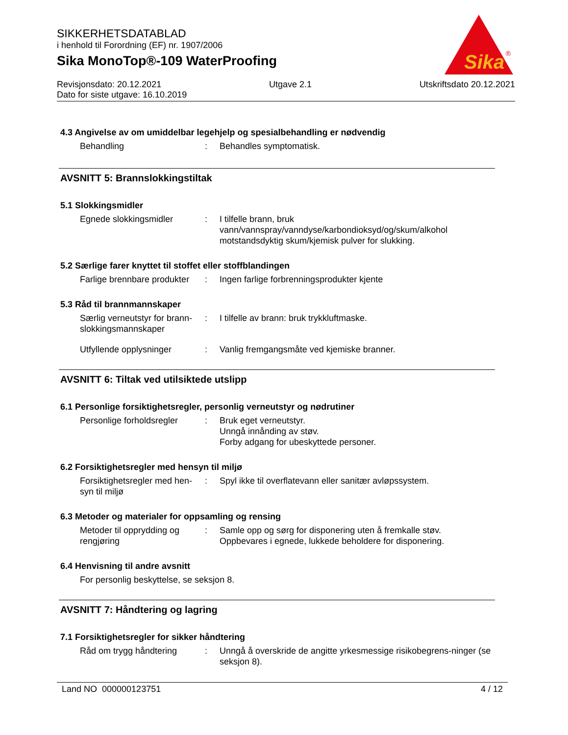SIKKERHETSDATABLAD
i henhold til Forordning (EF) nr. 1907/2006
Sika MonoTop®-109 WaterProofing
Sika
®
Revisjonsdato: 20.12.2021 Utgave 2.1 Utskriftsdato 20.12.2021
Dato for siste utgave: 16.10.2019
4.3 Angivelse av om umiddelbar legehjelp og spesialbehandling er nødvendig
Behandling : Behandles symptomatisk.
AVSNITT 5: Brannslokkingstiltak
5.1 Slokkingsmidler
Egnede slokkingsmidler : I tilfelle brann, bruk vann/vannspray/vanndyse/karbondioksyd/og/skum/alkohol motstandsdyktig skum/kjemisk pulver for slukking.
5.2 Særlige farer knyttet til stoffet eller stoffblandingen
Farlige brennbare produkter
: Ingen farlige forbrenningsprodukter kjente
5.3 Råd til brannmannskaper
Særlig verneutstyr for brann-slokkingsmannskaper
: I tilfelle av brann: bruk trykkluftmaske.
Utfyllende opplysninger : Vanlig fremgangsmåte ved kjemiske branner.
AVSNITT 6: Tiltak ved utilsiktede utslipp
6.1 Personlige forsiktighetsregler, personlig verneutstyr og nødrutiner
Personlige forholdsregler
: Bruk eget verneutstyr.
Unngå innånding av støv.
Forby adgang for ubeskyttede personer.
6.2 Forsiktighetsregler med hensyn til miljø
Forsiktighetsregler med hen-syn til miljø
: Spyl ikke til overflatevann eller sanitær avløpssystem.
6.3 Metoder og materialer for oppsamling og rensing
Metoder til opprydding og rengjøring
: Samle opp og sørg for disponering uten å fremkalle støv.
Oppbevares i egnede, lukkede beholdere for disponering.
6.4 Henvisning til andre avsnitt
For personlig beskyttelse, se seksjon 8.
AVSNITT 7: Håndtering og lagring
7.1 Forsiktighetsregler for sikker håndtering
Råd om trygg håndtering : Unngå å overskride de angitte yrkesmessige risikobegrens-ninger (se seksjon 8).
Land NO 000000123751 4 / 12